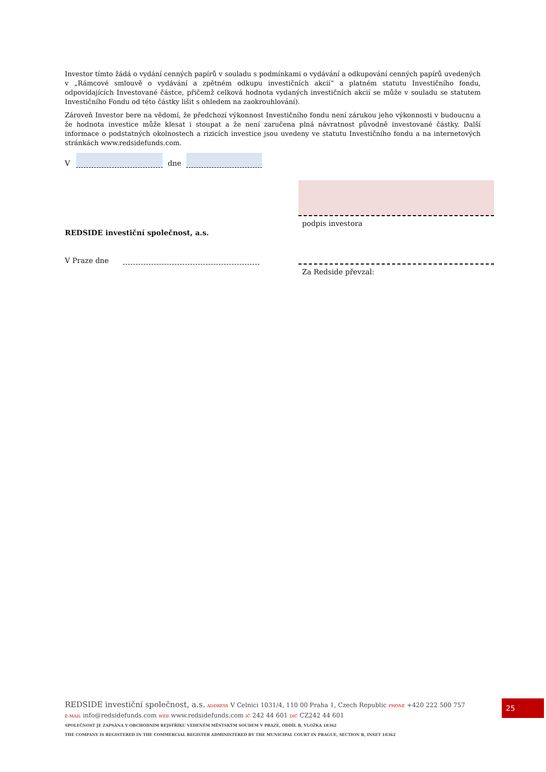Investor tímto žádá o vydání cenných papírů v souladu s podmínkami o vydávání a odkupování cenných papírů uvedených v „Rámcové smlouvě o vydávání a zpětném odkupu investičních akcií“ a platném statutu Investičního fondu, odpovídajících Investované částce, přičemž celková hodnota vydaných investičních akcií se může v souladu se statutem Investičního Fondu od této částky lišit s ohledem na zaokrouhlování).
Zároveň Investor bere na vědomí, že předchozí výkonnost Investičního fondu není zárukou jeho výkonnosti v budoucnu a že hodnota investice může klesat i stoupat a že není zaručena plná návratnost původně investované částky. Další informace o podstatných okolnostech a rizicích investice jsou uvedeny ve statutu Investičního fondu a na internetových stránkách www.redsidefunds.com.
V dne
podpis investora
Za Redside převzal:
REDSIDE investiční společnost, a.s.
V Praze dne
REDSIDE investiční společnost, a.s. ADDRESS V Celnici 1031/4, 110 00 Praha 1, Czech Republic PHONE +420 222 500 757
E-MAIL info@redsidefunds.com WEB www.redsidefunds.com IČ 242 44 601 DIČ CZ242 44 601
SPOLEČNOST JE ZAPSÁNA V OBCHODNÍM REJSTŘÍKU VEDENÉM MĚSTSKÝM SOUDEM V PRAZE, ODDÍL B, VLOŽKA 18362
THE COMPANY IS REGISTERED IN THE COMMERCIAL REGISTER ADMINISTERED BY THE MUNICIPAL COURT IN PRAGUE, SECTION B, INSET 18362
25